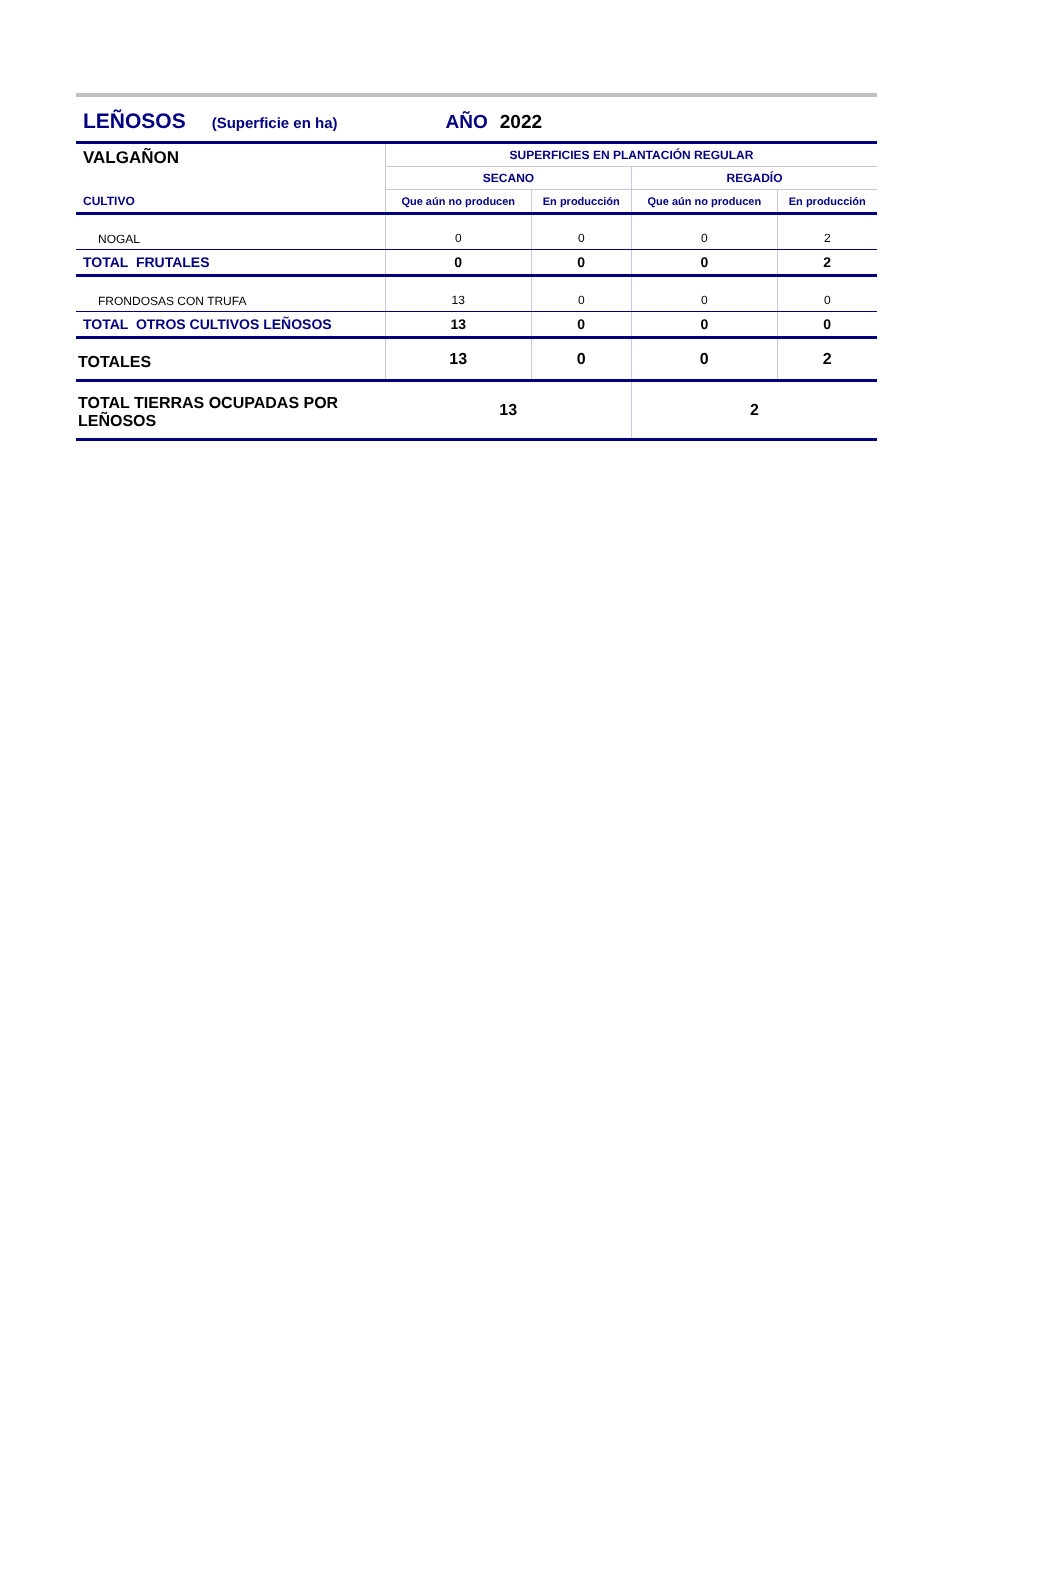LEÑOSOS (Superficie en ha) AÑO 2022
| VALGAÑON | SUPERFICIES EN PLANTACIÓN REGULAR | | | |
| | SECANO | | REGADÍO | |
| CULTIVO | Que aún no producen | En producción | Que aún no producen | En producción |
| NOGAL | 0 | 0 | 0 | 2 |
| TOTAL FRUTALES | 0 | 0 | 0 | 2 |
| FRONDOSAS CON TRUFA | 13 | 0 | 0 | 0 |
| TOTAL OTROS CULTIVOS LEÑOSOS | 13 | 0 | 0 | 0 |
| TOTALES | 13 | 0 | 0 | 2 |
| TOTAL TIERRAS OCUPADAS POR LEÑOSOS | 13 | | 2 | |